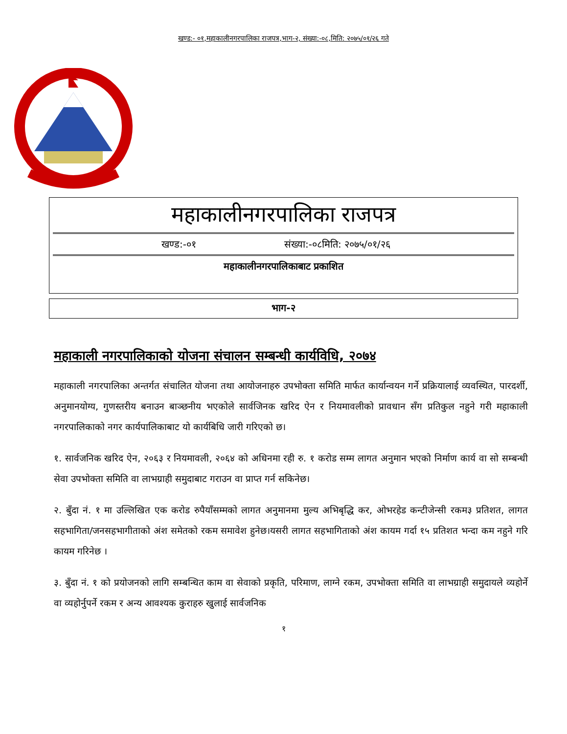खण्ड:- ०१,महाकालीनगरपालिका राजपत्र,भाग-२, संख्या:-०८,मिति: २०७५/०१/२६ गते
महाकालीनगरपालिका राजपत्र
खण्ड:-०१ संख्या:-०८मिति: २०७५/०१/२६
महाकालीनगरपालिकाबाट प्रकाशित
भाग-२
महाकाली नगरपालिकाको योजना संचालन सम्बन्धी कार्यविधि, २०७४
महाकाली नगरपालिका अन्तर्गत संचालित योजना तथा आयोजनाहरु उपभोक्ता समिति मार्फत कार्यान्वयन गर्ने प्रक्रियालाई व्यवस्थित, पारदर्शी, अनुमानयोग्य, गुणस्तरीय बनाउन बाञ्छनीय भएकोले सार्वजिनक खरिद ऐन र नियमावलीको प्रावधान सँग प्रतिकुल नहुने गरी महाकाली नगरपालिकाको नगर कार्यपालिकाबाट यो कार्यबिधि जारी गरिएको छ।
१. सार्वजनिक खरिद ऐन, २०६३ र नियमावली, २०६४ को अधिनमा रही रु. १ करोड सम्म लागत अनुमान भएको निर्माण कार्य वा सो सम्बन्धी सेवा उपभोक्ता समिति वा लाभग्राही समुदाबाट गराउन वा प्राप्त गर्न सकिनेछ।
२. बुँदा नं. १ मा उल्लिखित एक करोड रुपैयाँसम्मको लागत अनुमानमा मुल्य अभिबृद्धि कर, ओभरहेड कन्टीजेन्सी रकम३ प्रतिशत, लागत सहभागिता/जनसहभागीताको अंश समेतको रकम समावेश हुनेछ।यसरी लागत सहभागिताको अंश कायम गर्दा १५ प्रतिशत भन्दा कम नहुने गरि कायम गरिनेछ ।
३. बुँदा नं. १ को प्रयोजनको लागि सम्बन्धित काम वा सेवाको प्रकृति, परिमाण, लाग्ने रकम, उपभोक्ता समिति वा लाभग्राही समुदायले व्यहोर्ने वा व्यहोर्नुपर्ने रकम र अन्य आवश्यक कुराहरु खुलाई सार्वजनिक
१